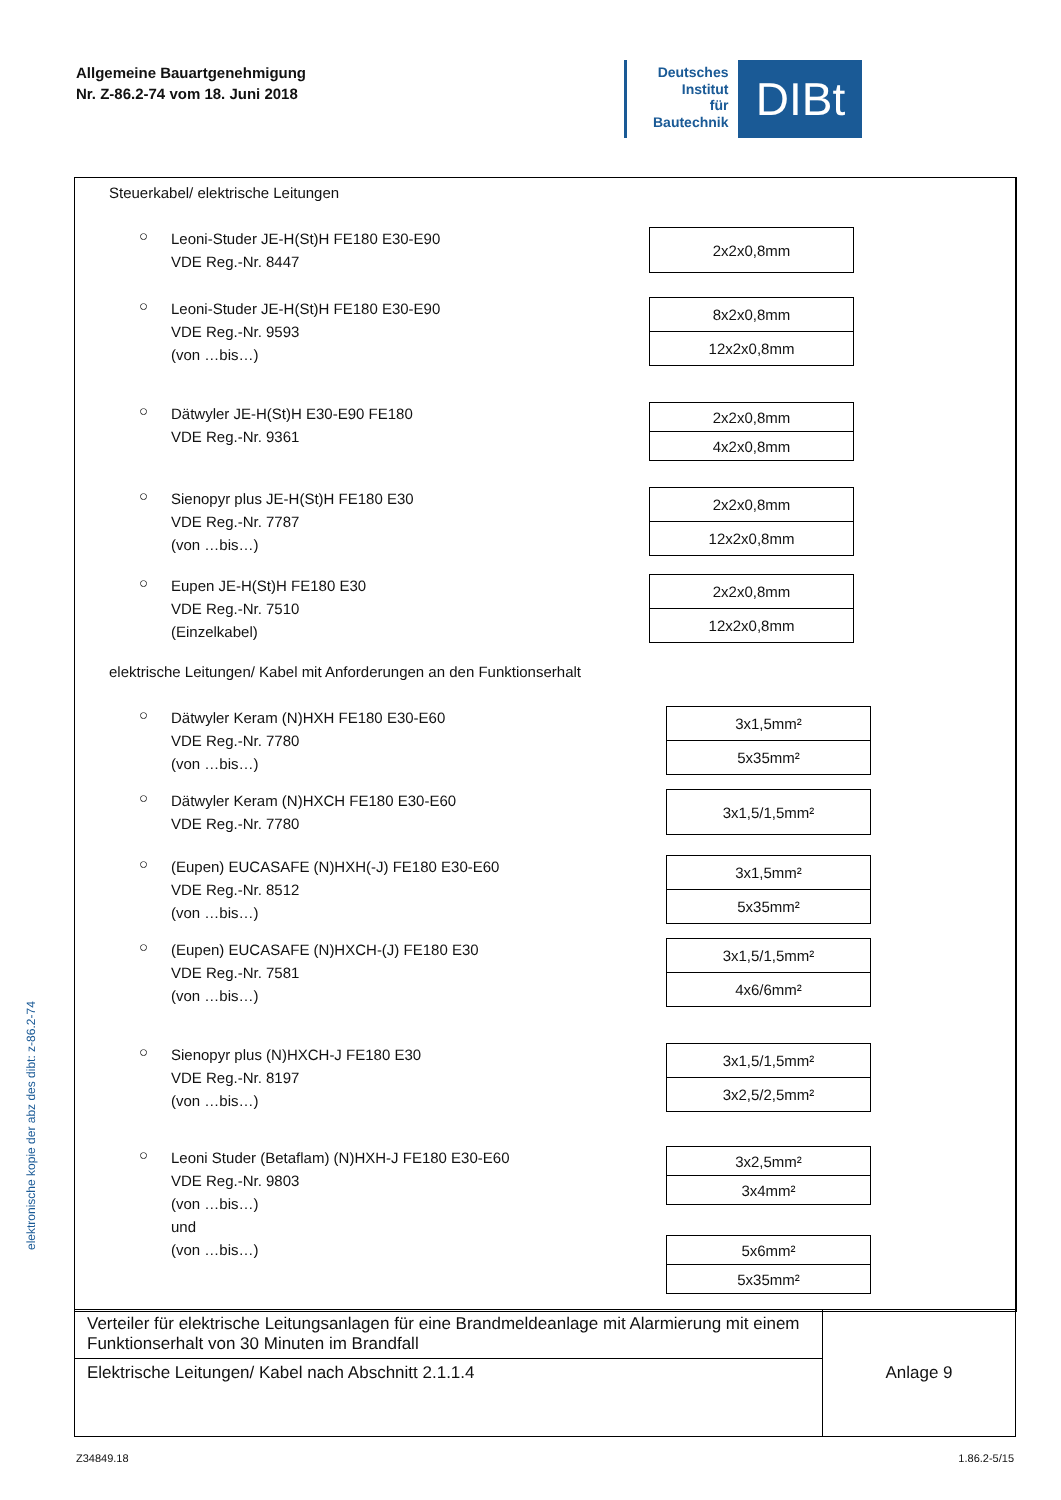Allgemeine Bauartgenehmigung
Nr. Z-86.2-74 vom 18. Juni 2018
Deutsches
Institut
für
Bautechnik
DIBt
elektronische kopie der abz des dibt: z-86.2-74
Steuerkabel/ elektrische Leitungen
○
Leoni-Studer JE-H(St)H FE180 E30-E90
VDE Reg.-Nr. 8447
| 2x2x0,8mm |
○
Leoni-Studer JE-H(St)H FE180 E30-E90
VDE Reg.-Nr. 9593
(von …bis…)
| 8x2x0,8mm |
| 12x2x0,8mm |
○
Dätwyler JE-H(St)H E30-E90 FE180
VDE Reg.-Nr. 9361
| 2x2x0,8mm |
| 4x2x0,8mm |
○
Sienopyr plus JE-H(St)H FE180 E30
VDE Reg.-Nr. 7787
(von …bis…)
| 2x2x0,8mm |
| 12x2x0,8mm |
○
Eupen JE-H(St)H FE180 E30
VDE Reg.-Nr. 7510
(Einzelkabel)
| 2x2x0,8mm |
| 12x2x0,8mm |
elektrische Leitungen/ Kabel mit Anforderungen an den Funktionserhalt
○
Dätwyler Keram (N)HXH FE180 E30-E60
VDE Reg.-Nr. 7780
(von …bis…)
| 3x1,5mm² |
| 5x35mm² |
○
Dätwyler Keram (N)HXCH FE180 E30-E60
VDE Reg.-Nr. 7780
| 3x1,5/1,5mm² |
○
(Eupen) EUCASAFE (N)HXH(-J) FE180 E30-E60
VDE Reg.-Nr. 8512
(von …bis…)
| 3x1,5mm² |
| 5x35mm² |
○
(Eupen) EUCASAFE (N)HXCH-(J) FE180 E30
VDE Reg.-Nr. 7581
(von …bis…)
| 3x1,5/1,5mm² |
| 4x6/6mm² |
○
Sienopyr plus (N)HXCH-J FE180 E30
VDE Reg.-Nr. 8197
(von …bis…)
| 3x1,5/1,5mm² |
| 3x2,5/2,5mm² |
○
Leoni Studer (Betaflam) (N)HXH-J FE180 E30-E60
VDE Reg.-Nr. 9803
(von …bis…)
und
(von …bis…)
| 3x2,5mm² |
| 3x4mm² |
| 5x6mm² |
| 5x35mm² |
Verteiler für elektrische Leitungsanlagen für eine Brandmeldeanlage mit Alarmierung mit einem Funktionserhalt von 30 Minuten im Brandfall
Elektrische Leitungen/ Kabel nach Abschnitt 2.1.1.4
Anlage 9
Z34849.18 1.86.2-5/15